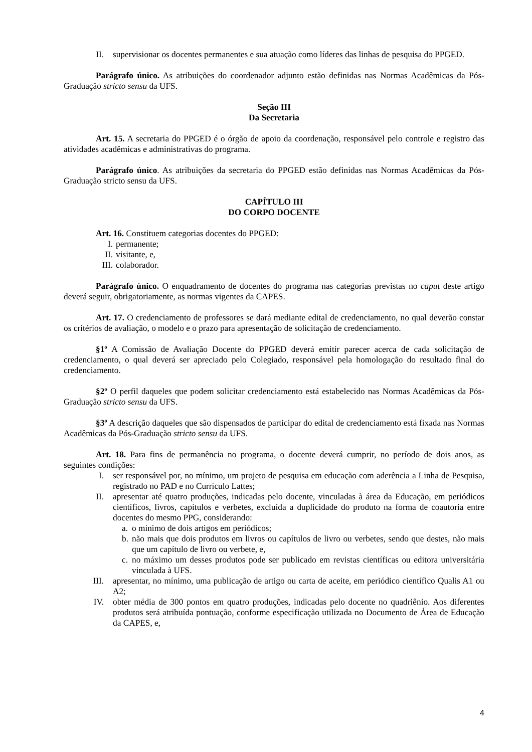II. supervisionar os docentes permanentes e sua atuação como líderes das linhas de pesquisa do PPGED.
Parágrafo único. As atribuições do coordenador adjunto estão definidas nas Normas Acadêmicas da Pós-Graduação stricto sensu da UFS.
Seção III
Da Secretaria
Art. 15. A secretaria do PPGED é o órgão de apoio da coordenação, responsável pelo controle e registro das atividades acadêmicas e administrativas do programa.
Parágrafo único. As atribuições da secretaria do PPGED estão definidas nas Normas Acadêmicas da Pós-Graduação stricto sensu da UFS.
CAPÍTULO III
DO CORPO DOCENTE
Art. 16. Constituem categorias docentes do PPGED:
I. permanente;
II. visitante, e,
III. colaborador.
Parágrafo único. O enquadramento de docentes do programa nas categorias previstas no caput deste artigo deverá seguir, obrigatoriamente, as normas vigentes da CAPES.
Art. 17. O credenciamento de professores se dará mediante edital de credenciamento, no qual deverão constar os critérios de avaliação, o modelo e o prazo para apresentação de solicitação de credenciamento.
§1º A Comissão de Avaliação Docente do PPGED deverá emitir parecer acerca de cada solicitação de credenciamento, o qual deverá ser apreciado pelo Colegiado, responsável pela homologação do resultado final do credenciamento.
§2º O perfil daqueles que podem solicitar credenciamento está estabelecido nas Normas Acadêmicas da Pós-Graduação stricto sensu da UFS.
§3º A descrição daqueles que são dispensados de participar do edital de credenciamento está fixada nas Normas Acadêmicas da Pós-Graduação stricto sensu da UFS.
Art. 18. Para fins de permanência no programa, o docente deverá cumprir, no período de dois anos, as seguintes condições:
I. ser responsável por, no mínimo, um projeto de pesquisa em educação com aderência a Linha de Pesquisa, registrado no PAD e no Currículo Lattes;
II. apresentar até quatro produções, indicadas pelo docente, vinculadas à área da Educação, em periódicos científicos, livros, capítulos e verbetes, excluída a duplicidade do produto na forma de coautoria entre docentes do mesmo PPG, considerando:
a. o mínimo de dois artigos em periódicos;
b. não mais que dois produtos em livros ou capítulos de livro ou verbetes, sendo que destes, não mais que um capítulo de livro ou verbete, e,
c. no máximo um desses produtos pode ser publicado em revistas científicas ou editora universitária vinculada à UFS.
III. apresentar, no mínimo, uma publicação de artigo ou carta de aceite, em periódico científico Qualis A1 ou A2;
IV. obter média de 300 pontos em quatro produções, indicadas pelo docente no quadriênio. Aos diferentes produtos será atribuída pontuação, conforme especificação utilizada no Documento de Área de Educação da CAPES, e,
4